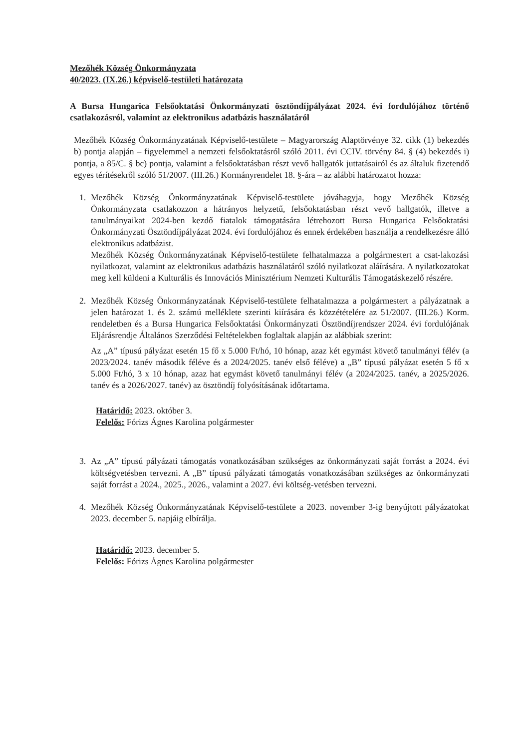Mezőhék Község Önkormányzata
40/2023. (IX.26.) képviselő-testületi határozata
A Bursa Hungarica Felsőoktatási Önkormányzati ösztöndíjpályázat 2024. évi fordulójához történő csatlakozásról, valamint az elektronikus adatbázis használatáról
Mezőhék Község Önkormányzatának Képviselő-testülete – Magyarország Alaptörvénye 32. cikk (1) bekezdés b) pontja alapján – figyelemmel a nemzeti felsőoktatásról szóló 2011. évi CCIV. törvény 84. § (4) bekezdés i) pontja, a 85/C. § bc) pontja, valamint a felsőoktatásban részt vevő hallgatók juttatásairól és az általuk fizetendő egyes térítésekről szóló 51/2007. (III.26.) Kormányrendelet 18. §-ára – az alábbi határozatot hozza:
1. Mezőhék Község Önkormányzatának Képviselő-testülete jóváhagyja, hogy Mezőhék Község Önkormányzata csatlakozzon a hátrányos helyzetű, felsőoktatásban részt vevő hallgatók, illetve a tanulmányaikat 2024-ben kezdő fiatalok támogatására létrehozott Bursa Hungarica Felsőoktatási Önkormányzati Ösztöndíjpályázat 2024. évi fordulójához és ennek érdekében használja a rendelkezésre álló elektronikus adatbázist.
Mezőhék Község Önkormányzatának Képviselő-testülete felhatalmazza a polgármestert a csat-lakozási nyilatkozat, valamint az elektronikus adatbázis használatáról szóló nyilatkozat aláírására. A nyilatkozatokat meg kell küldeni a Kulturális és Innovációs Minisztérium Nemzeti Kulturális Támogatáskezelő részére.
2. Mezőhék Község Önkormányzatának Képviselő-testülete felhatalmazza a polgármestert a pályázatnak a jelen határozat 1. és 2. számú melléklete szerinti kiírására és közzétételére az 51/2007. (III.26.) Korm. rendeletben és a Bursa Hungarica Felsőoktatási Önkormányzati Ösztöndíjrendszer 2024. évi fordulójának Eljárásrendje Általános Szerződési Feltételekben foglaltak alapján az alábbiak szerint:
Az „A” típusú pályázat esetén 15 fő x 5.000 Ft/hó, 10 hónap, azaz két egymást követő tanulmányi félév (a 2023/2024. tanév második féléve és a 2024/2025. tanév első féléve) a „B” típusú pályázat esetén 5 fő x 5.000 Ft/hó, 3 x 10 hónap, azaz hat egymást követő tanulmányi félév (a 2024/2025. tanév, a 2025/2026. tanév és a 2026/2027. tanév) az ösztöndíj folyósításának időtartama.
Határidő: 2023. október 3.
Felelős: Fórizs Ágnes Karolina polgármester
3. Az „A” típusú pályázati támogatás vonatkozásában szükséges az önkormányzati saját forrást a 2024. évi költségvetésben tervezni. A „B” típusú pályázati támogatás vonatkozásában szükséges az önkormányzati saját forrást a 2024., 2025., 2026., valamint a 2027. évi költség-vetésben tervezni.
4. Mezőhék Község Önkormányzatának Képviselő-testülete a 2023. november 3-ig benyújtott pályázatokat 2023. december 5. napjáig elbírálja.
Határidő: 2023. december 5.
Felelős: Fórizs Ágnes Karolina polgármester